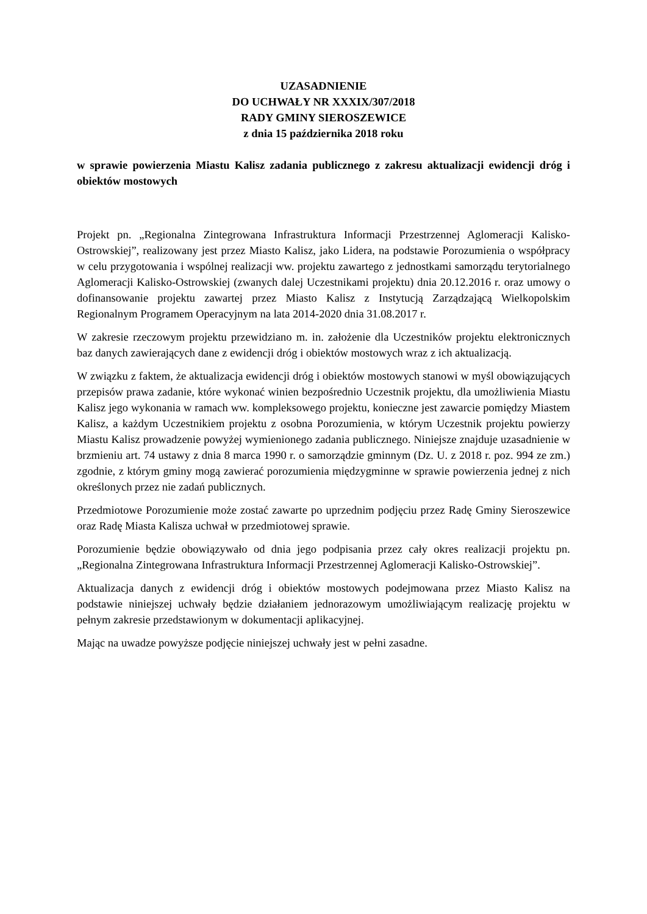UZASADNIENIE
DO UCHWAŁY NR XXXIX/307/2018
RADY GMINY SIEROSZEWICE
z dnia 15 października 2018 roku
w sprawie powierzenia Miastu Kalisz zadania publicznego z zakresu aktualizacji ewidencji dróg i obiektów mostowych
Projekt pn. „Regionalna Zintegrowana Infrastruktura Informacji Przestrzennej Aglomeracji Kalisko-Ostrowskiej”, realizowany jest przez Miasto Kalisz, jako Lidera, na podstawie Porozumienia o współpracy w celu przygotowania i wspólnej realizacji ww. projektu zawartego z jednostkami samorządu terytorialnego Aglomeracji Kalisko-Ostrowskiej (zwanych dalej Uczestnikami projektu) dnia 20.12.2016 r. oraz umowy o dofinansowanie projektu zawartej przez Miasto Kalisz z Instytucją Zarządzającą Wielkopolskim Regionalnym Programem Operacyjnym na lata 2014-2020 dnia 31.08.2017 r.
W zakresie rzeczowym projektu przewidziano m. in. założenie dla Uczestników projektu elektronicznych baz danych zawierających dane z ewidencji dróg i obiektów mostowych wraz z ich aktualizacją.
W związku z faktem, że aktualizacja ewidencji dróg i obiektów mostowych stanowi w myśl obowiązujących przepisów prawa zadanie, które wykonać winien bezpośrednio Uczestnik projektu, dla umożliwienia Miastu Kalisz jego wykonania w ramach ww. kompleksowego projektu, konieczne jest zawarcie pomiędzy Miastem Kalisz, a każdym Uczestnikiem projektu z osobna Porozumienia, w którym Uczestnik projektu powierzy Miastu Kalisz prowadzenie powyżej wymienionego zadania publicznego. Niniejsze znajduje uzasadnienie w brzmieniu art. 74 ustawy z dnia 8 marca 1990 r. o samorządzie gminnym (Dz. U. z 2018 r. poz. 994 ze zm.) zgodnie, z którym gminy mogą zawierać porozumienia międzygminne w sprawie powierzenia jednej z nich określonych przez nie zadań publicznych.
Przedmiotowe Porozumienie może zostać zawarte po uprzednim podjęciu przez Radę Gminy Sieroszewice oraz Radę Miasta Kalisza uchwał w przedmiotowej sprawie.
Porozumienie będzie obowiązywało od dnia jego podpisania przez cały okres realizacji projektu pn. „Regionalna Zintegrowana Infrastruktura Informacji Przestrzennej Aglomeracji Kalisko-Ostrowskiej”.
Aktualizacja danych z ewidencji dróg i obiektów mostowych podejmowana przez Miasto Kalisz na podstawie niniejszej uchwały będzie działaniem jednorazowym umożliwiającym realizację projektu w pełnym zakresie przedstawionym w dokumentacji aplikacyjnej.
Mając na uwadze powyższe podjęcie niniejszej uchwały jest w pełni zasadne.